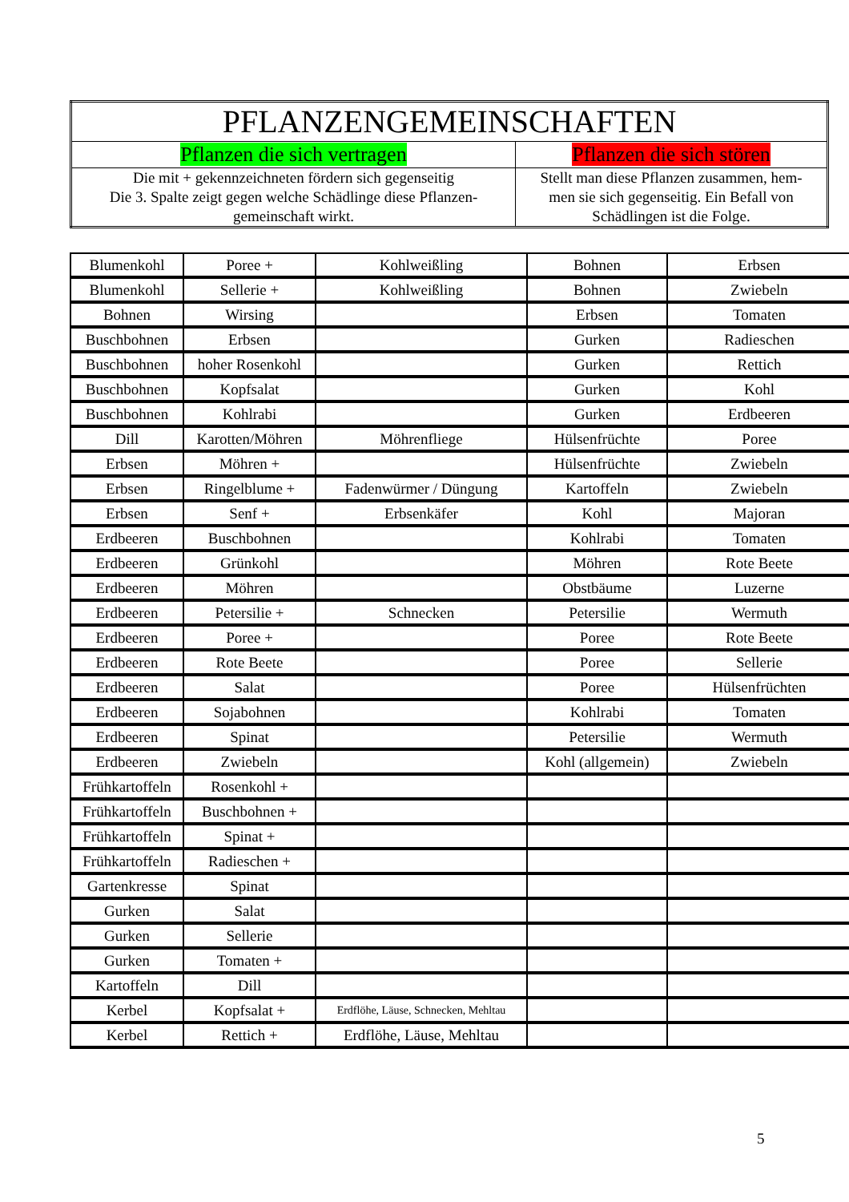| PFLANZENGEMEINSCHAFTEN | |
| Pflanzen die sich vertragen | Pflanzen die sich stören |
| Die mit + gekennzeichneten fördern sich gegenseitig Die 3. Spalte zeigt gegen welche Schädlinge diese Pflanzen- gemeinschaft wirkt. | Stellt man diese Pflanzen zusammen, hem- men sie sich gegenseitig. Ein Befall von Schädlingen ist die Folge. |
| Blumenkohl | Poree + | Kohlweißling | Bohnen | Erbsen |
| Blumenkohl | Sellerie + | Kohlweißling | Bohnen | Zwiebeln |
| Bohnen | Wirsing | | Erbsen | Tomaten |
| Buschbohnen | Erbsen | | Gurken | Radieschen |
| Buschbohnen | hoher Rosenkohl | | Gurken | Rettich |
| Buschbohnen | Kopfsalat | | Gurken | Kohl |
| Buschbohnen | Kohlrabi | | Gurken | Erdbeeren |
| Dill | Karotten/Möhren | Möhrenfliege | Hülsenfrüchte | Poree |
| Erbsen | Möhren + | | Hülsenfrüchte | Zwiebeln |
| Erbsen | Ringelblume + | Fadenwürmer / Düngung | Kartoffeln | Zwiebeln |
| Erbsen | Senf + | Erbsenkäfer | Kohl | Majoran |
| Erdbeeren | Buschbohnen | | Kohlrabi | Tomaten |
| Erdbeeren | Grünkohl | | Möhren | Rote Beete |
| Erdbeeren | Möhren | | Obstbäume | Luzerne |
| Erdbeeren | Petersilie + | Schnecken | Petersilie | Wermuth |
| Erdbeeren | Poree + | | Poree | Rote Beete |
| Erdbeeren | Rote Beete | | Poree | Sellerie |
| Erdbeeren | Salat | | Poree | Hülsenfrüchten |
| Erdbeeren | Sojabohnen | | Kohlrabi | Tomaten |
| Erdbeeren | Spinat | | Petersilie | Wermuth |
| Erdbeeren | Zwiebeln | | Kohl (allgemein) | Zwiebeln |
| Frühkartoffeln | Rosenkohl + | | | |
| Frühkartoffeln | Buschbohnen + | | | |
| Frühkartoffeln | Spinat + | | | |
| Frühkartoffeln | Radieschen + | | | |
| Gartenkresse | Spinat | | | |
| Gurken | Salat | | | |
| Gurken | Sellerie | | | |
| Gurken | Tomaten + | | | |
| Kartoffeln | Dill | | | |
| Kerbel | Kopfsalat + | Erdflöhe, Läuse, Schnecken, Mehltau | | |
| Kerbel | Rettich + | Erdflöhe, Läuse, Mehltau | | |
5